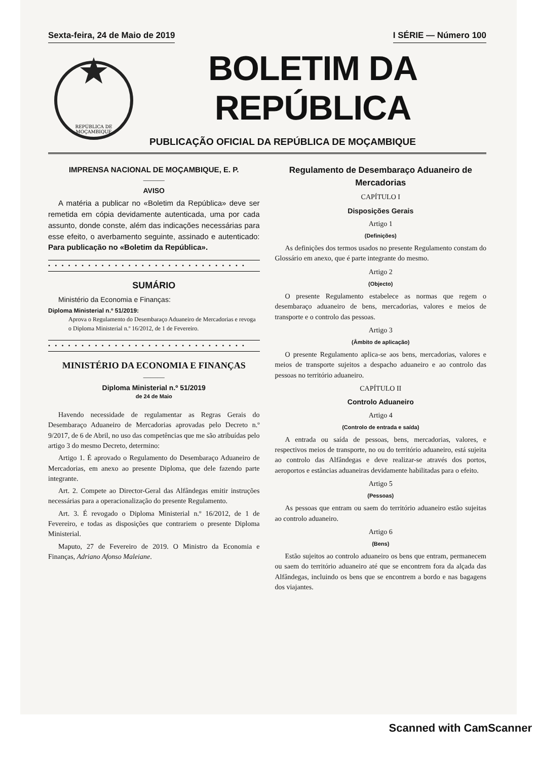Sexta-feira, 24 de Maio de 2019 I SÉRIE — Número 100
REPÚBLICA DE
MOÇAMBIQUE
BOLETIM DA REPÚBLICA
PUBLICAÇÃO OFICIAL DA REPÚBLICA DE MOÇAMBIQUE
IMPRENSA NACIONAL DE MOÇAMBIQUE, E. P.
———
AVISO
A matéria a publicar no «Boletim da República» deve ser remetida em cópia devidamente autenticada, uma por cada assunto, donde conste, além das indicações necessárias para esse efeito, o averbamento seguinte, assinado e autenticado: Para publicação no «Boletim da República».
• • • • • • • • • • • • • • • • • • • • • • • • • • • • • •
SUMÁRIO
Ministério da Economia e Finanças:
Diploma Ministerial n.º 51/2019:
Aprova o Regulamento do Desembaraço Aduaneiro de Mercadorias e revoga o Diploma Ministerial n.º 16/2012, de 1 de Fevereiro.
• • • • • • • • • • • • • • • • • • • • • • • • • • • • • •
MINISTÉRIO DA ECONOMIA E FINANÇAS
———
Diploma Ministerial n.º 51/2019
de 24 de Maio
Havendo necessidade de regulamentar as Regras Gerais do Desembaraço Aduaneiro de Mercadorias aprovadas pelo Decreto n.º 9/2017, de 6 de Abril, no uso das competências que me são atribuídas pelo artigo 3 do mesmo Decreto, determino:
Artigo 1. É aprovado o Regulamento do Desembaraço Aduaneiro de Mercadorias, em anexo ao presente Diploma, que dele fazendo parte integrante.
Art. 2. Compete ao Director-Geral das Alfândegas emitir instruções necessárias para a operacionalização do presente Regulamento.
Art. 3. É revogado o Diploma Ministerial n.º 16/2012, de 1 de Fevereiro, e todas as disposições que contrariem o presente Diploma Ministerial.
Maputo, 27 de Fevereiro de 2019. O Ministro da Economia e Finanças, Adriano Afonso Maleiane.
Regulamento de Desembaraço Aduaneiro de Mercadorias
CAPÍTULO I
Disposições Gerais
Artigo 1
(Definições)
As definições dos termos usados no presente Regulamento constam do Glossário em anexo, que é parte integrante do mesmo.
Artigo 2
(Objecto)
O presente Regulamento estabelece as normas que regem o desembaraço aduaneiro de bens, mercadorias, valores e meios de transporte e o controlo das pessoas.
Artigo 3
(Âmbito de aplicação)
O presente Regulamento aplica-se aos bens, mercadorias, valores e meios de transporte sujeitos a despacho aduaneiro e ao controlo das pessoas no território aduaneiro.
CAPÍTULO II
Controlo Aduaneiro
Artigo 4
(Controlo de entrada e saída)
A entrada ou saída de pessoas, bens, mercadorias, valores, e respectivos meios de transporte, no ou do território aduaneiro, está sujeita ao controlo das Alfândegas e deve realizar-se através dos portos, aeroportos e estâncias aduaneiras devidamente habilitadas para o efeito.
Artigo 5
(Pessoas)
As pessoas que entram ou saem do território aduaneiro estão sujeitas ao controlo aduaneiro.
Artigo 6
(Bens)
Estão sujeitos ao controlo aduaneiro os bens que entram, permanecem ou saem do território aduaneiro até que se encontrem fora da alçada das Alfândegas, incluindo os bens que se encontrem a bordo e nas bagagens dos viajantes.
Scanned with CamScanner